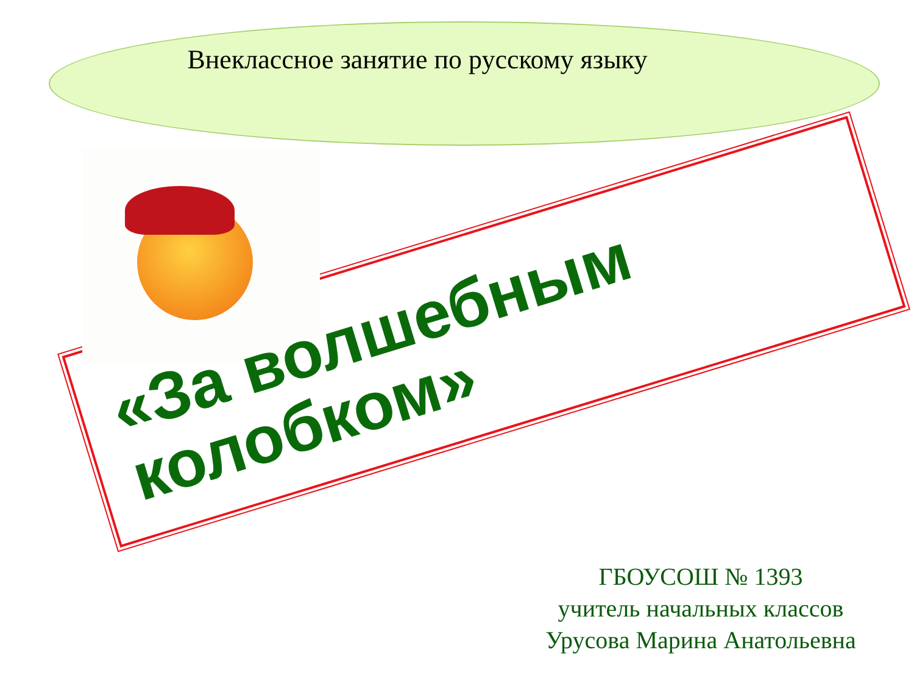Внеклассное занятие по русскому языку
«За волшебным колобком»
ГБОУСОШ № 1393
учитель начальных классов
Урусова Марина Анатольевна